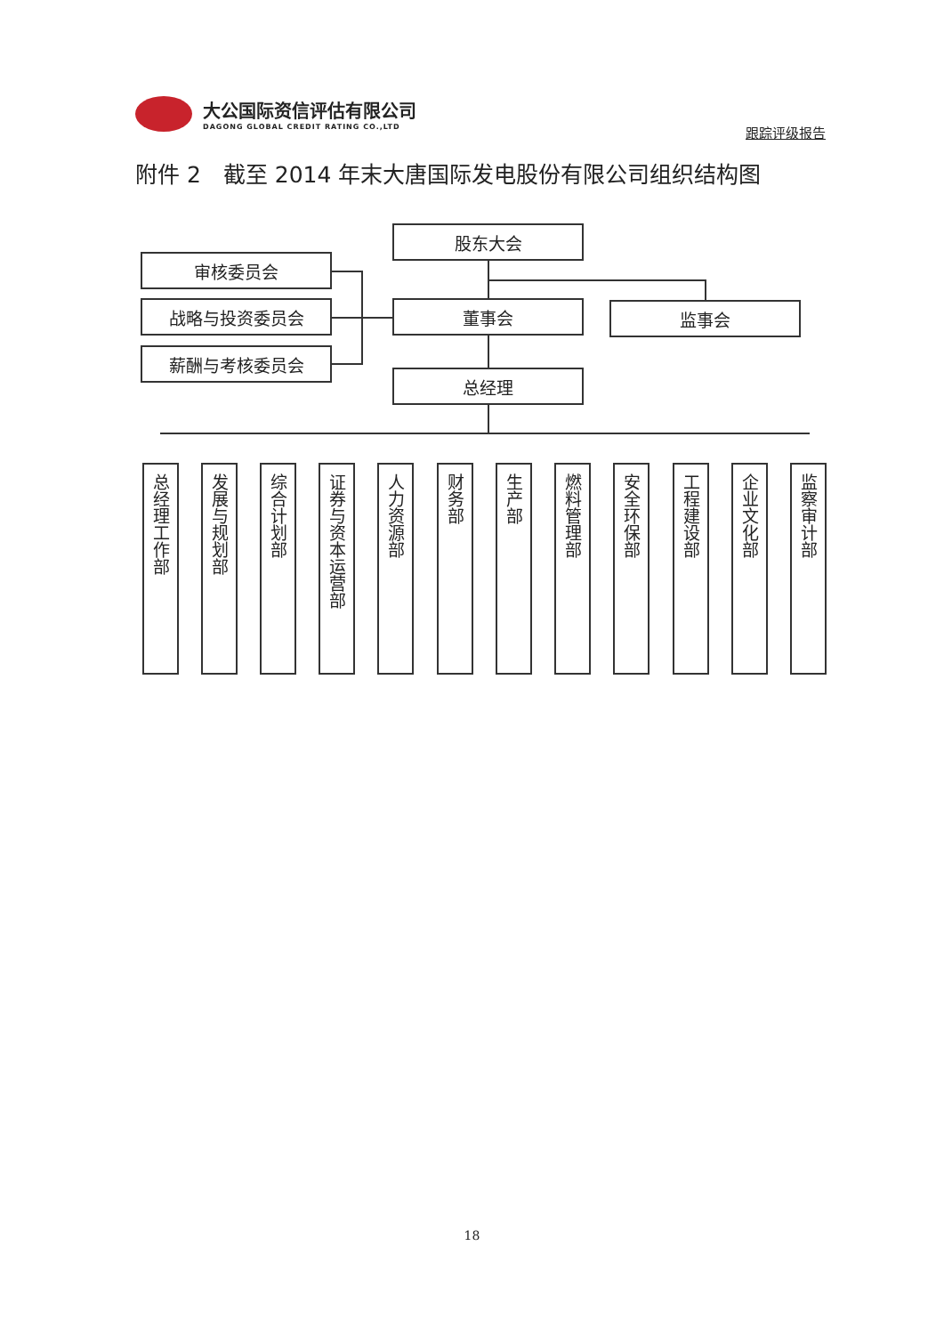大公国际资信评估有限公司
DAGONG GLOBAL CREDIT RATING CO.,LTD
跟踪评级报告
附件 2　截至 2014 年末大唐国际发电股份有限公司组织结构图
股东大会
审核委员会
战略与投资委员会
薪酬与考核委员会
董事会 监事会
总经理
总经理工作部
发展与规划部
综合计划部
证券与资本运营部
人力资源部
财务部
生产部
燃料管理部
安全环保部
工程建设部
企业文化部
监察审计部
18